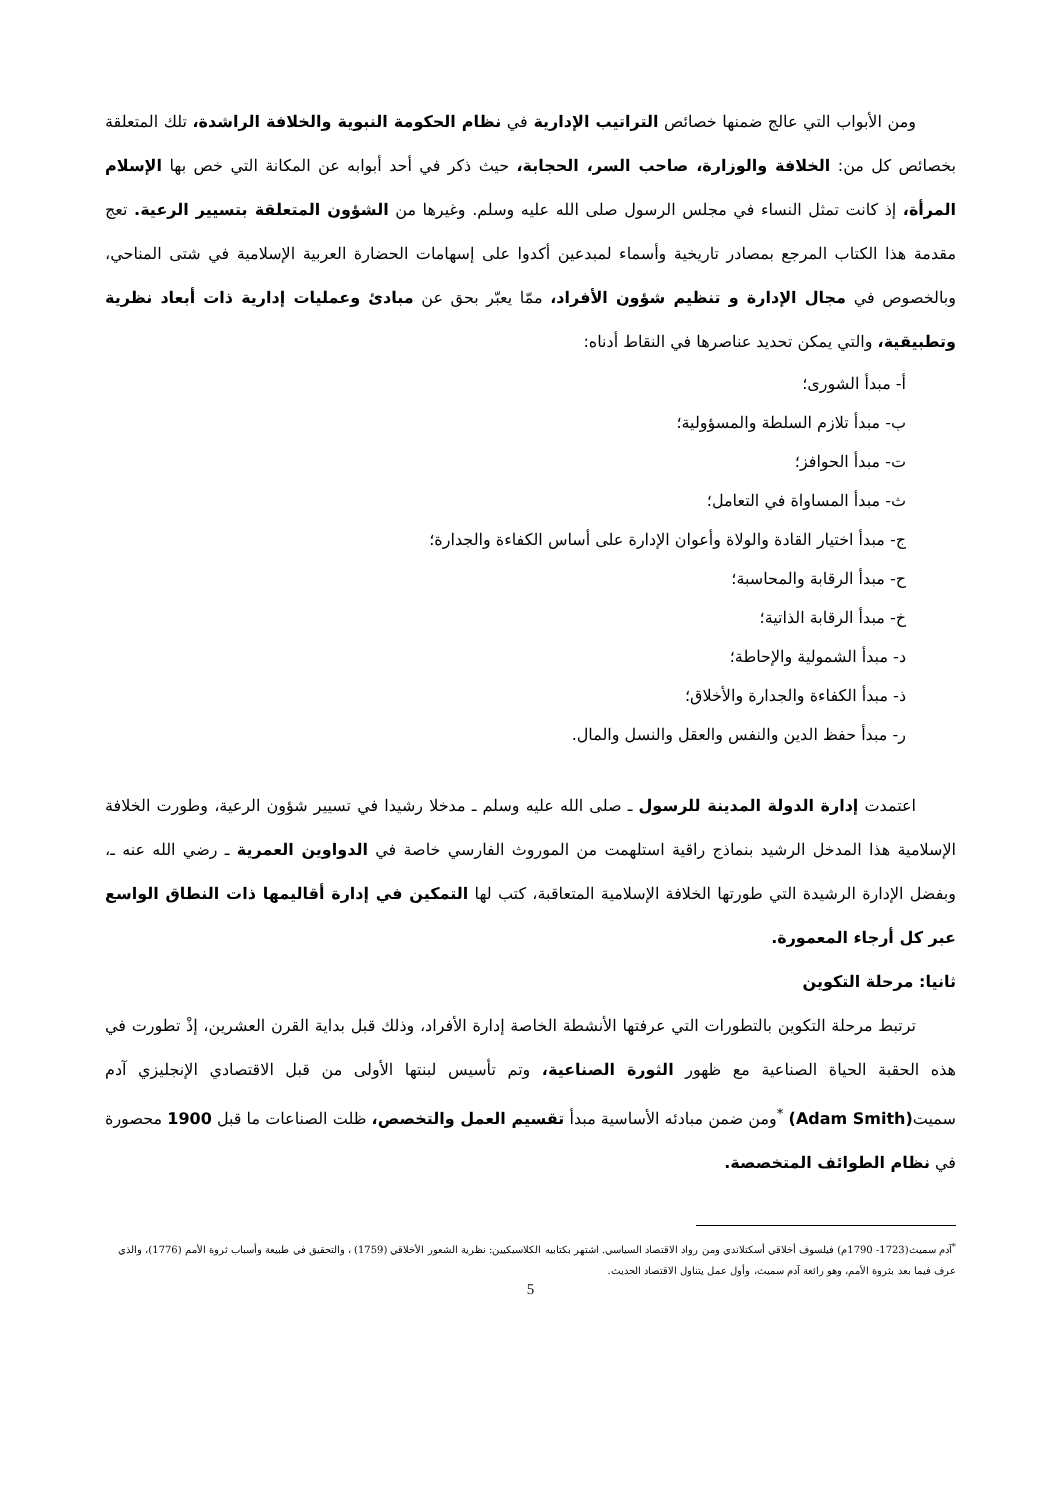ومن الأبواب التي عالج ضمنها خصائص التراتيب الإدارية في نظام الحكومة النبوية والخلافة الراشدة، تلك المتعلقة بخصائص كل من: الخلافة والوزارة، صاحب السر، الحجابة، حيث ذكر في أحد أبوابه عن المكانة التي خص بها الإسلام المرأة، إذ كانت تمثل النساء في مجلس الرسول صلى الله عليه وسلم. وغيرها من الشؤون المتعلقة بتسيير الرعية. تعج مقدمة هذا الكتاب المرجع بمصادر تاريخية وأسماء لمبدعين أكدوا على إسهامات الحضارة العربية الإسلامية في شتى المناحي، وبالخصوص في مجال الإدارة و تنظيم شؤون الأفراد، ممّا يعبّر بحق عن مبادئ وعمليات إدارية ذات أبعاد نظرية وتطبيقية، والتي يمكن تحديد عناصرها في النقاط أدناه:
أ- مبدأ الشورى؛
ب- مبدأ تلازم السلطة والمسؤولية؛
ت- مبدأ الحوافز؛
ث- مبدأ المساواة في التعامل؛
ج- مبدأ اختيار القادة والولاة وأعوان الإدارة على أساس الكفاءة والجدارة؛
ح- مبدأ الرقابة والمحاسبة؛
خ- مبدأ الرقابة الذاتية؛
د- مبدأ الشمولية والإحاطة؛
ذ- مبدأ الكفاءة والجدارة والأخلاق؛
ر- مبدأ حفظ الدين والنفس والعقل والنسل والمال.
اعتمدت إدارة الدولة المدينة للرسول ـ صلى الله عليه وسلم ـ مدخلا رشيدا في تسيير شؤون الرعية، وطورت الخلافة الإسلامية هذا المدخل الرشيد بنماذج راقية استلهمت من الموروث الفارسي خاصة في الدواوين العمرية ـ رضي الله عنه ـ، وبفضل الإدارة الرشيدة التي طورتها الخلافة الإسلامية المتعاقبة، كتب لها التمكين في إدارة أقاليمها ذات النطاق الواسع عبر كل أرجاء المعمورة.
ثانيا: مرحلة التكوين
ترتبط مرحلة التكوين بالتطورات التي عرفتها الأنشطة الخاصة إدارة الأفراد، وذلك قبل بداية القرن العشرين، إذْ تطورت في هذه الحقبة الحياة الصناعية مع ظهور الثورة الصناعية، وتم تأسيس لبنتها الأولى من قبل الاقتصادي الإنجليزي آدم سميت(Adam Smith) <sup>*</sup>ومن ضمن مبادئه الأساسية مبدأ تقسيم العمل والتخصص، ظلت الصناعات ما قبل 1900 محصورة في نظام الطوائف المتخصصة.
<sup>*</sup> آدم سميث(1723- 1790م) فيلسوف أخلاقي أسكتلاندي ومن رواد الاقتصاد السياسي. اشتهر بكتابيه الكلاسيكيين: نظرية الشعور الأخلاقي (1759) ، والتحقيق في طبيعة وأسباب ثروة الأمم (1776)، والذي عرف فيما بعد بثروة الأمم، وهو رائعة آدم سميث، وأول عمل يتناول الاقتصاد الحديث.
5